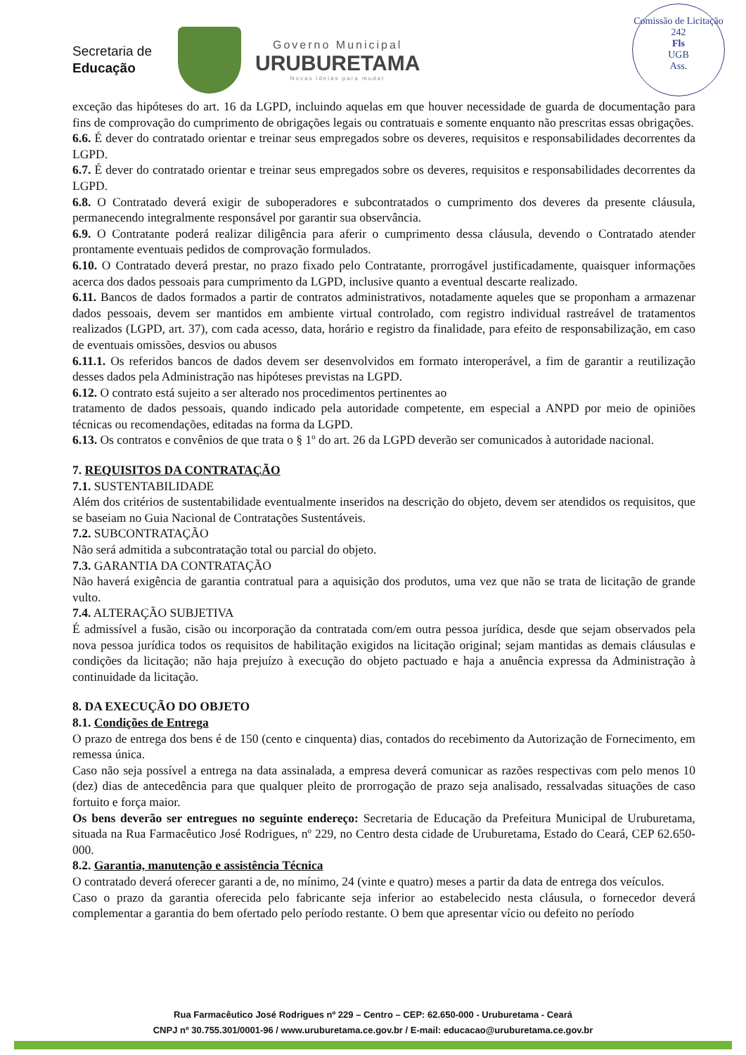Secretaria de
Educação
Governo Municipal
URUBURETAMA
Novas ideias para mudar
Comissão de Licitação
242
Fls
UGB
Ass.
exceção das hipóteses do art. 16 da LGPD, incluindo aquelas em que houver necessidade de guarda de documentação para fins de comprovação do cumprimento de obrigações legais ou contratuais e somente enquanto não prescritas essas obrigações.
6.6. É dever do contratado orientar e treinar seus empregados sobre os deveres, requisitos e responsabilidades decorrentes da LGPD.
6.7. É dever do contratado orientar e treinar seus empregados sobre os deveres, requisitos e responsabilidades decorrentes da LGPD.
6.8. O Contratado deverá exigir de suboperadores e subcontratados o cumprimento dos deveres da presente cláusula, permanecendo integralmente responsável por garantir sua observância.
6.9. O Contratante poderá realizar diligência para aferir o cumprimento dessa cláusula, devendo o Contratado atender prontamente eventuais pedidos de comprovação formulados.
6.10. O Contratado deverá prestar, no prazo fixado pelo Contratante, prorrogável justificadamente, quaisquer informações acerca dos dados pessoais para cumprimento da LGPD, inclusive quanto a eventual descarte realizado.
6.11. Bancos de dados formados a partir de contratos administrativos, notadamente aqueles que se proponham a armazenar dados pessoais, devem ser mantidos em ambiente virtual controlado, com registro individual rastreável de tratamentos realizados (LGPD, art. 37), com cada acesso, data, horário e registro da finalidade, para efeito de responsabilização, em caso de eventuais omissões, desvios ou abusos
6.11.1. Os referidos bancos de dados devem ser desenvolvidos em formato interoperável, a fim de garantir a reutilização desses dados pela Administração nas hipóteses previstas na LGPD.
6.12. O contrato está sujeito a ser alterado nos procedimentos pertinentes ao
tratamento de dados pessoais, quando indicado pela autoridade competente, em especial a ANPD por meio de opiniões técnicas ou recomendações, editadas na forma da LGPD.
6.13. Os contratos e convênios de que trata o § 1º do art. 26 da LGPD deverão ser comunicados à autoridade nacional.
7. REQUISITOS DA CONTRATAÇÃO
7.1. SUSTENTABILIDADE
Além dos critérios de sustentabilidade eventualmente inseridos na descrição do objeto, devem ser atendidos os requisitos, que se baseiam no Guia Nacional de Contratações Sustentáveis.
7.2. SUBCONTRATAÇÃO
Não será admitida a subcontratação total ou parcial do objeto.
7.3. GARANTIA DA CONTRATAÇÃO
Não haverá exigência de garantia contratual para a aquisição dos produtos, uma vez que não se trata de licitação de grande vulto.
7.4. ALTERAÇÃO SUBJETIVA
É admissível a fusão, cisão ou incorporação da contratada com/em outra pessoa jurídica, desde que sejam observados pela nova pessoa jurídica todos os requisitos de habilitação exigidos na licitação original; sejam mantidas as demais cláusulas e condições da licitação; não haja prejuízo à execução do objeto pactuado e haja a anuência expressa da Administração à continuidade da licitação.
8. DA EXECUÇÃO DO OBJETO
8.1. Condições de Entrega
O prazo de entrega dos bens é de 150 (cento e cinquenta) dias, contados do recebimento da Autorização de Fornecimento, em remessa única.
Caso não seja possível a entrega na data assinalada, a empresa deverá comunicar as razões respectivas com pelo menos 10 (dez) dias de antecedência para que qualquer pleito de prorrogação de prazo seja analisado, ressalvadas situações de caso fortuito e força maior.
Os bens deverão ser entregues no seguinte endereço: Secretaria de Educação da Prefeitura Municipal de Uruburetama, situada na Rua Farmacêutico José Rodrigues, nº 229, no Centro desta cidade de Uruburetama, Estado do Ceará, CEP 62.650-000.
8.2. Garantia, manutenção e assistência Técnica
O contratado deverá oferecer garanti a de, no mínimo, 24 (vinte e quatro) meses a partir da data de entrega dos veículos.
Caso o prazo da garantia oferecida pelo fabricante seja inferior ao estabelecido nesta cláusula, o fornecedor deverá complementar a garantia do bem ofertado pelo período restante. O bem que apresentar vício ou defeito no período
Rua Farmacêutico José Rodrigues nº 229 – Centro – CEP: 62.650-000 - Uruburetama - Ceará
CNPJ nº 30.755.301/0001-96 / www.uruburetama.ce.gov.br / E-mail: educacao@uruburetama.ce.gov.br